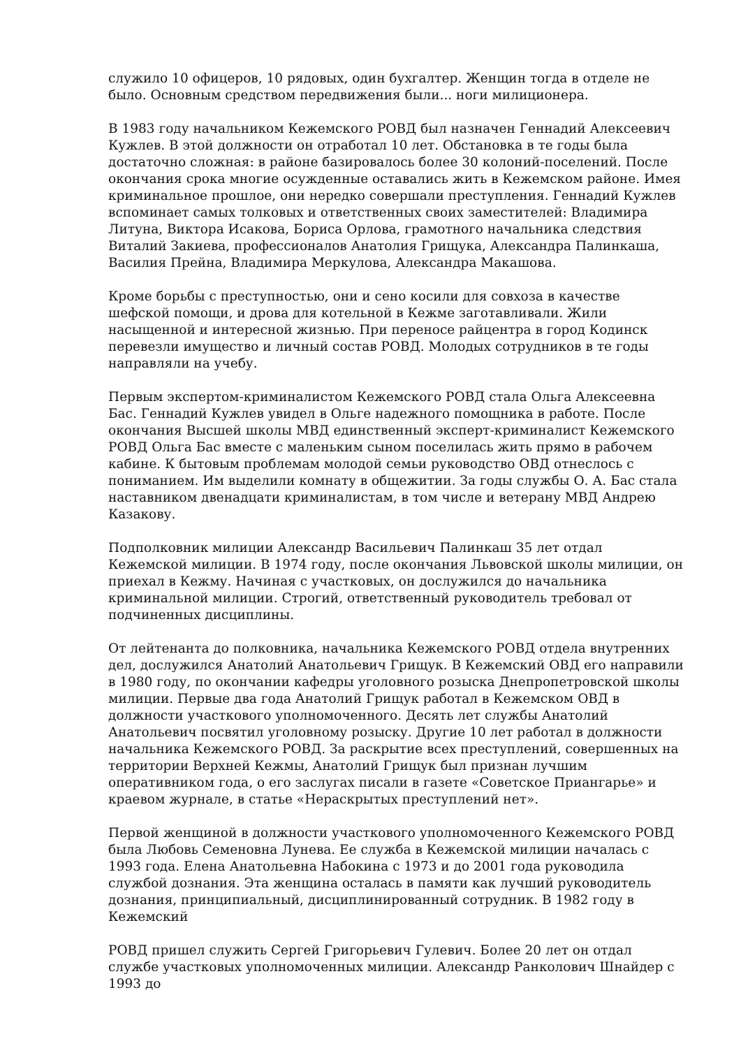служило 10 офицеров, 10 рядовых, один бухгалтер. Женщин тогда в отделе не было. Основным средством передвижения были... ноги милиционера.
В 1983 году начальником Кежемского РОВД был назначен Геннадий Алексеевич Кужлев. В этой должности он отработал 10 лет. Обстановка в те годы была достаточно сложная: в районе базировалось более 30 колоний-поселений. После окончания срока многие осужденные оставались жить в Кежемском районе. Имея криминальное прошлое, они нередко совершали преступления. Геннадий Кужлев вспоминает самых толковых и ответственных своих заместителей: Владимира Литуна, Виктора Исакова, Бориса Орлова, грамотного начальника следствия Виталий Закиева, профессионалов Анатолия Грищука, Александра Палинкаша, Василия Прейна, Владимира Меркулова, Александра Макашова.
Кроме борьбы с преступностью, они и сено косили для совхоза в качестве шефской помощи, и дрова для котельной в Кежме заготавливали. Жили насыщенной и интересной жизнью. При переносе райцентра в город Кодинск перевезли имущество и личный состав РОВД. Молодых сотрудников в те годы направляли на учебу.
Первым экспертом-криминалистом Кежемского РОВД стала Ольга Алексеевна Бас. Геннадий Кужлев увидел в Ольге надежного помощника в работе. После окончания Высшей школы МВД единственный эксперт-криминалист Кежемского РОВД Ольга Бас вместе с маленьким сыном поселилась жить прямо в рабочем кабине. К бытовым проблемам молодой семьи руководство ОВД отнеслось с пониманием. Им выделили комнату в общежитии. За годы службы О. А. Бас стала наставником двенадцати криминалистам, в том числе и ветерану МВД Андрею Казакову.
Подполковник милиции Александр Васильевич Палинкаш 35 лет отдал Кежемской милиции. В 1974 году, после окончания Львовской школы милиции, он приехал в Кежму. Начиная с участковых, он дослужился до начальника криминальной милиции. Строгий, ответственный руководитель требовал от подчиненных дисциплины.
От лейтенанта до полковника, начальника Кежемского РОВД отдела внутренних дел, дослужился Анатолий Анатольевич Грищук. В Кежемский ОВД его направили в 1980 году, по окончании кафедры уголовного розыска Днепропетровской школы милиции. Первые два года Анатолий Грищук работал в Кежемском ОВД в должности участкового уполномоченного. Десять лет службы Анатолий Анатольевич посвятил уголовному розыску. Другие 10 лет работал в должности начальника Кежемского РОВД. За раскрытие всех преступлений, совершенных на территории Верхней Кежмы, Анатолий Грищук был признан лучшим оперативником года, о его заслугах писали в газете «Советское Приангарье» и краевом журнале, в статье «Нераскрытых преступлений нет».
Первой женщиной в должности участкового уполномоченного Кежемского РОВД была Любовь Семеновна Лунева. Ее служба в Кежемской милиции началась с 1993 года. Елена Анатольевна Набокина с 1973 и до 2001 года руководила службой дознания. Эта женщина осталась в памяти как лучший руководитель дознания, принципиальный, дисциплинированный сотрудник. В 1982 году в Кежемский
РОВД пришел служить Сергей Григорьевич Гулевич. Более 20 лет он отдал службе участковых уполномоченных милиции. Александр Ранколович Шнайдер с 1993 до